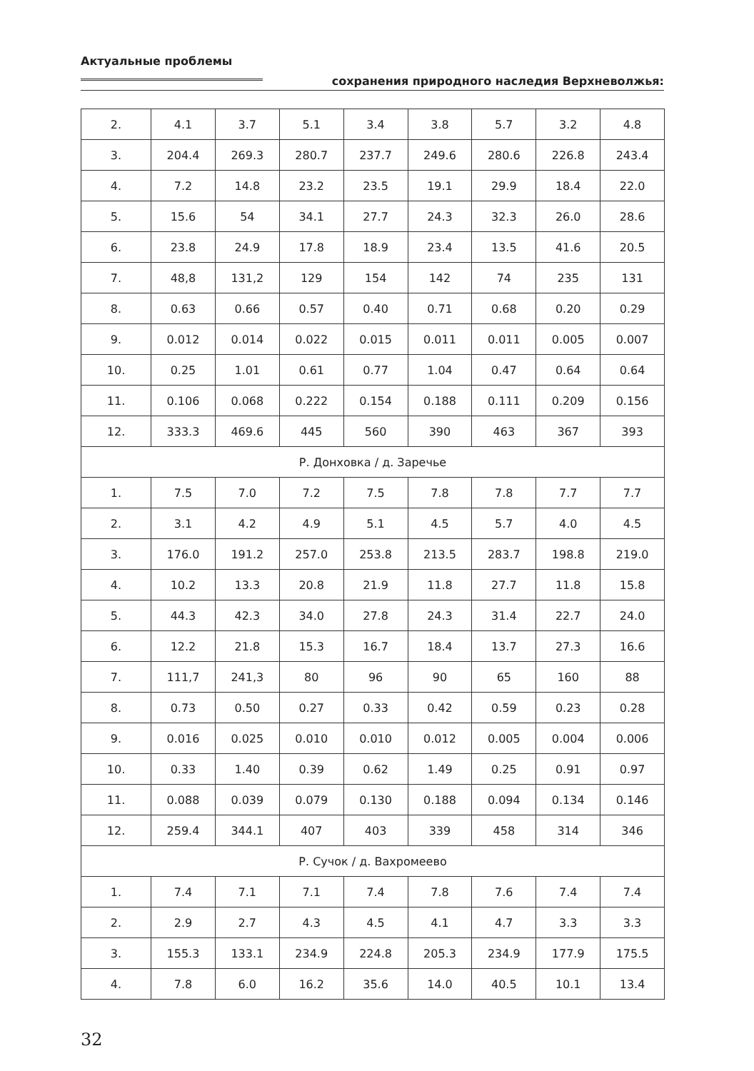Актуальные проблемы
сохранения природного наследия Верхневолжья:
| 2. | 4.1 | 3.7 | 5.1 | 3.4 | 3.8 | 5.7 | 3.2 | 4.8 |
| 3. | 204.4 | 269.3 | 280.7 | 237.7 | 249.6 | 280.6 | 226.8 | 243.4 |
| 4. | 7.2 | 14.8 | 23.2 | 23.5 | 19.1 | 29.9 | 18.4 | 22.0 |
| 5. | 15.6 | 54 | 34.1 | 27.7 | 24.3 | 32.3 | 26.0 | 28.6 |
| 6. | 23.8 | 24.9 | 17.8 | 18.9 | 23.4 | 13.5 | 41.6 | 20.5 |
| 7. | 48,8 | 131,2 | 129 | 154 | 142 | 74 | 235 | 131 |
| 8. | 0.63 | 0.66 | 0.57 | 0.40 | 0.71 | 0.68 | 0.20 | 0.29 |
| 9. | 0.012 | 0.014 | 0.022 | 0.015 | 0.011 | 0.011 | 0.005 | 0.007 |
| 10. | 0.25 | 1.01 | 0.61 | 0.77 | 1.04 | 0.47 | 0.64 | 0.64 |
| 11. | 0.106 | 0.068 | 0.222 | 0.154 | 0.188 | 0.111 | 0.209 | 0.156 |
| 12. | 333.3 | 469.6 | 445 | 560 | 390 | 463 | 367 | 393 |
| Р. Донховка / д. Заречье | | | | | | | | |
| 1. | 7.5 | 7.0 | 7.2 | 7.5 | 7.8 | 7.8 | 7.7 | 7.7 |
| 2. | 3.1 | 4.2 | 4.9 | 5.1 | 4.5 | 5.7 | 4.0 | 4.5 |
| 3. | 176.0 | 191.2 | 257.0 | 253.8 | 213.5 | 283.7 | 198.8 | 219.0 |
| 4. | 10.2 | 13.3 | 20.8 | 21.9 | 11.8 | 27.7 | 11.8 | 15.8 |
| 5. | 44.3 | 42.3 | 34.0 | 27.8 | 24.3 | 31.4 | 22.7 | 24.0 |
| 6. | 12.2 | 21.8 | 15.3 | 16.7 | 18.4 | 13.7 | 27.3 | 16.6 |
| 7. | 111,7 | 241,3 | 80 | 96 | 90 | 65 | 160 | 88 |
| 8. | 0.73 | 0.50 | 0.27 | 0.33 | 0.42 | 0.59 | 0.23 | 0.28 |
| 9. | 0.016 | 0.025 | 0.010 | 0.010 | 0.012 | 0.005 | 0.004 | 0.006 |
| 10. | 0.33 | 1.40 | 0.39 | 0.62 | 1.49 | 0.25 | 0.91 | 0.97 |
| 11. | 0.088 | 0.039 | 0.079 | 0.130 | 0.188 | 0.094 | 0.134 | 0.146 |
| 12. | 259.4 | 344.1 | 407 | 403 | 339 | 458 | 314 | 346 |
| Р. Сучок / д. Вахромеево | | | | | | | | |
| 1. | 7.4 | 7.1 | 7.1 | 7.4 | 7.8 | 7.6 | 7.4 | 7.4 |
| 2. | 2.9 | 2.7 | 4.3 | 4.5 | 4.1 | 4.7 | 3.3 | 3.3 |
| 3. | 155.3 | 133.1 | 234.9 | 224.8 | 205.3 | 234.9 | 177.9 | 175.5 |
| 4. | 7.8 | 6.0 | 16.2 | 35.6 | 14.0 | 40.5 | 10.1 | 13.4 |
32